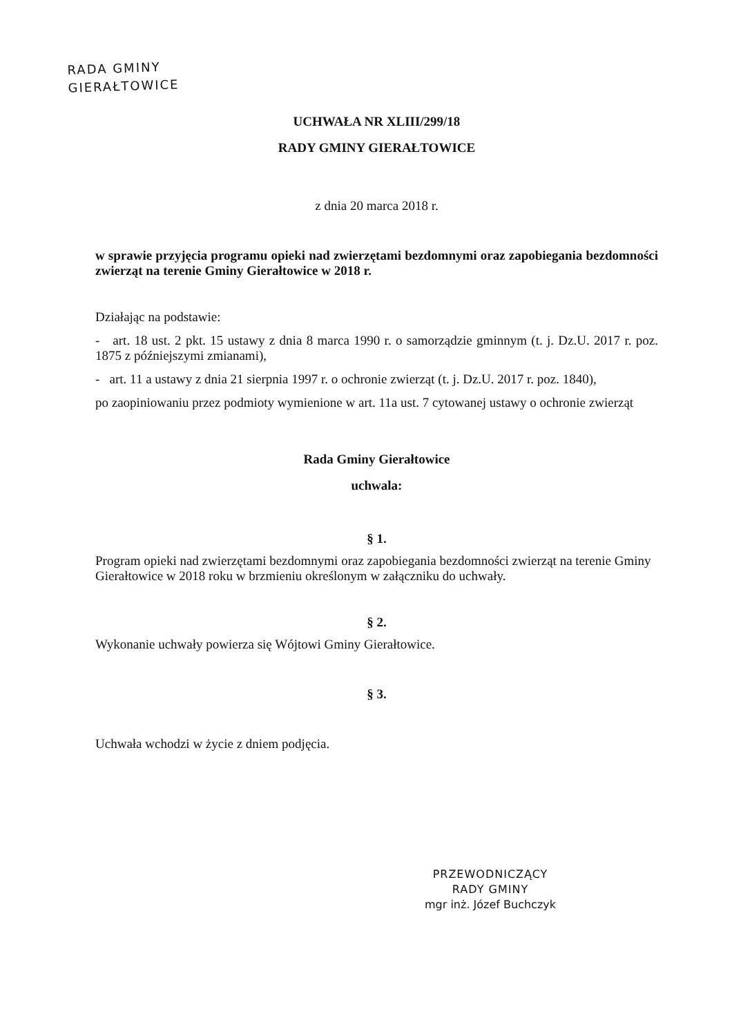RADA GMINY
GIERAŁTOWICE
UCHWAŁA NR XLIII/299/18
RADY GMINY GIERAŁTOWICE
z dnia 20 marca 2018 r.
w sprawie przyjęcia programu opieki nad zwierzętami bezdomnymi oraz zapobiegania bezdomności zwierząt na terenie Gminy Gierałtowice w 2018 r.
Działając na podstawie:
- art. 18 ust. 2 pkt. 15 ustawy z dnia 8 marca 1990 r. o samorządzie gminnym (t. j. Dz.U. 2017 r. poz. 1875 z późniejszymi zmianami),
- art. 11 a ustawy z dnia 21 sierpnia 1997 r. o ochronie zwierząt (t. j. Dz.U. 2017 r. poz. 1840),
po zaopiniowaniu przez podmioty wymienione w art. 11a ust. 7 cytowanej ustawy o ochronie zwierząt
Rada Gminy Gierałtowice
uchwala:
§ 1.
Program opieki nad zwierzętami bezdomnymi oraz zapobiegania bezdomności zwierząt na terenie Gminy Gierałtowice w 2018 roku w brzmieniu określonym w załączniku do uchwały.
§ 2.
Wykonanie uchwały powierza się Wójtowi Gminy Gierałtowice.
§ 3.
Uchwała wchodzi w życie z dniem podjęcia.
PRZEWODNICZĄCY
RADY GMINY
mgr inż. Józef Buchczyk